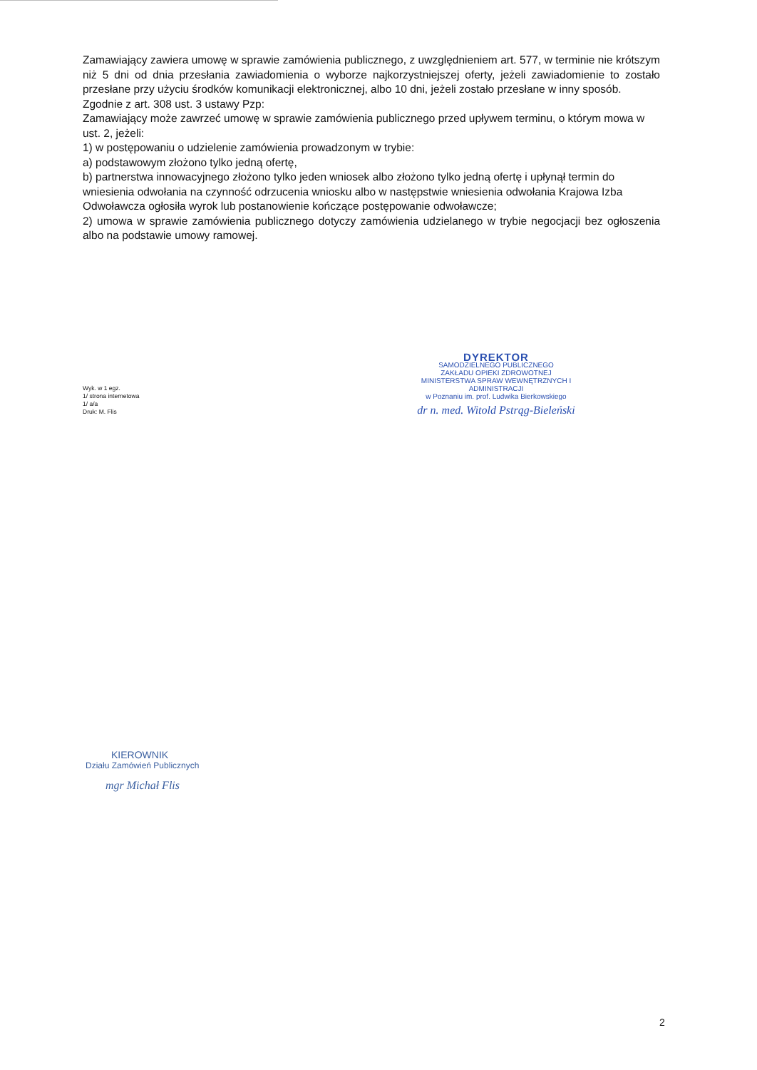Zamawiający zawiera umowę w sprawie zamówienia publicznego, z uwzględnieniem art. 577, w terminie nie krótszym niż 5 dni od dnia przesłania zawiadomienia o wyborze najkorzystniejszej oferty, jeżeli zawiadomienie to zostało przesłane przy użyciu środków komunikacji elektronicznej, albo 10 dni, jeżeli zostało przesłane w inny sposób.
Zgodnie z art. 308 ust. 3 ustawy Pzp:
Zamawiający może zawrzeć umowę w sprawie zamówienia publicznego przed upływem terminu, o którym mowa w ust. 2, jeżeli:
1) w postępowaniu o udzielenie zamówienia prowadzonym w trybie:
a) podstawowym złożono tylko jedną ofertę,
b) partnerstwa innowacyjnego złożono tylko jeden wniosek albo złożono tylko jedną ofertę i upłynął termin do wniesienia odwołania na czynność odrzucenia wniosku albo w następstwie wniesienia odwołania Krajowa Izba Odwoławcza ogłosiła wyrok lub postanowienie kończące postępowanie odwoławcze;
2) umowa w sprawie zamówienia publicznego dotyczy zamówienia udzielanego w trybie negocjacji bez ogłoszenia albo na podstawie umowy ramowej.
Wyk. w 1 egz.
1/ strona internetowa
1/ a/a
Druk: M. Flis
DYREKTOR
SAMODZIELNEGO PUBLICZNEGO
ZAKŁADU OPIEKI ZDROWOTNEJ
MINISTERSTWA SPRAW WEWNĘTRZNYCH I ADMINISTRACJI
w Poznaniu im. prof. Ludwika Bierkowskiego
dr n. med. Witold Pstrąg-Bieleński
KIEROWNIK
Działu Zamówień Publicznych
mgr Michał Flis
2